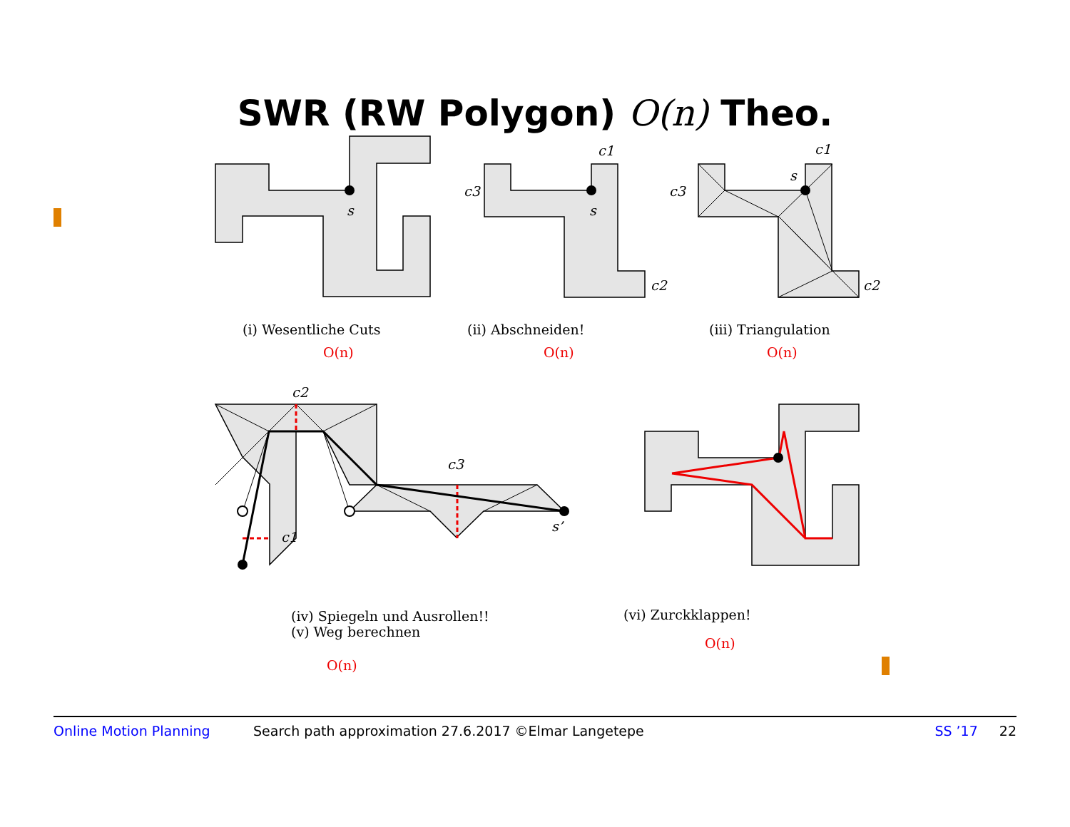SWR (RW Polygon) O(n) Theo.
s
c1
c3
s
c2
c1
s
c3
c2
(i) Wesentliche Cuts
O(n)
(ii) Abschneiden!
O(n)
(iii) Triangulation
O(n)
c2
c3
c1
s’
(iv) Spiegeln und Ausrollen!!
(v) Weg berechnen
O(n)
(vi) Zurckklappen!
O(n)
Online Motion Planning Search path approximation 27.6.2017 ©Elmar Langetepe SS ’17 22